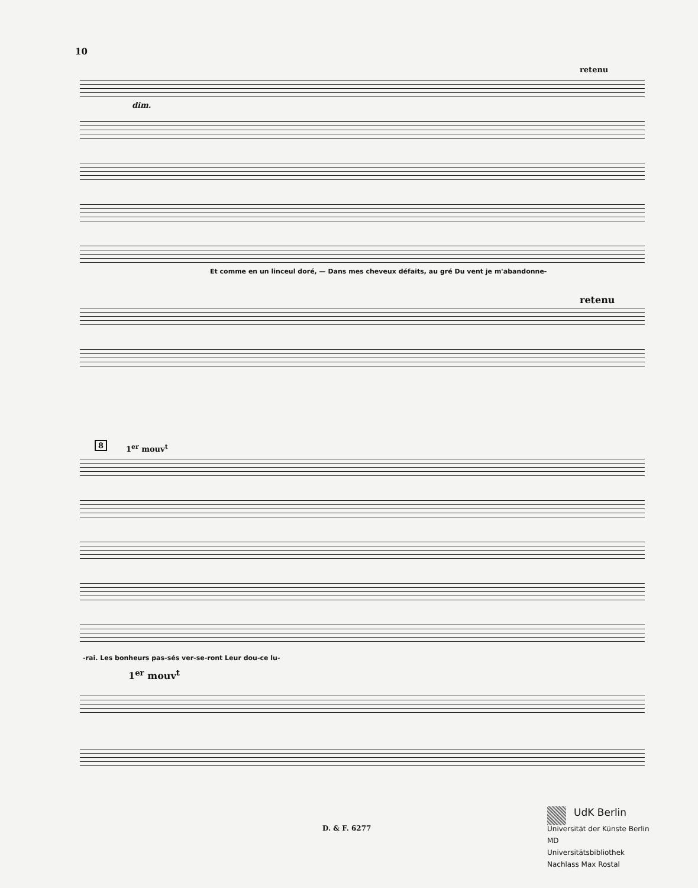10
retenu
dim.
Et comme en un linceul doré, — Dans mes cheveux défaits, au gré Du vent je m'abandonne-
retenu
8 1<sup>er</sup> mouv<sup>t</sup>
-rai. Les bonheurs pas-sés ver-se-ront Leur dou-ce lu-
1<sup>er</sup> mouv<sup>t</sup>
D. & F. 6277
UdK Berlin
Universität der Künste Berlin
MD
Universitätsbibliothek
Nachlass Max Rostal